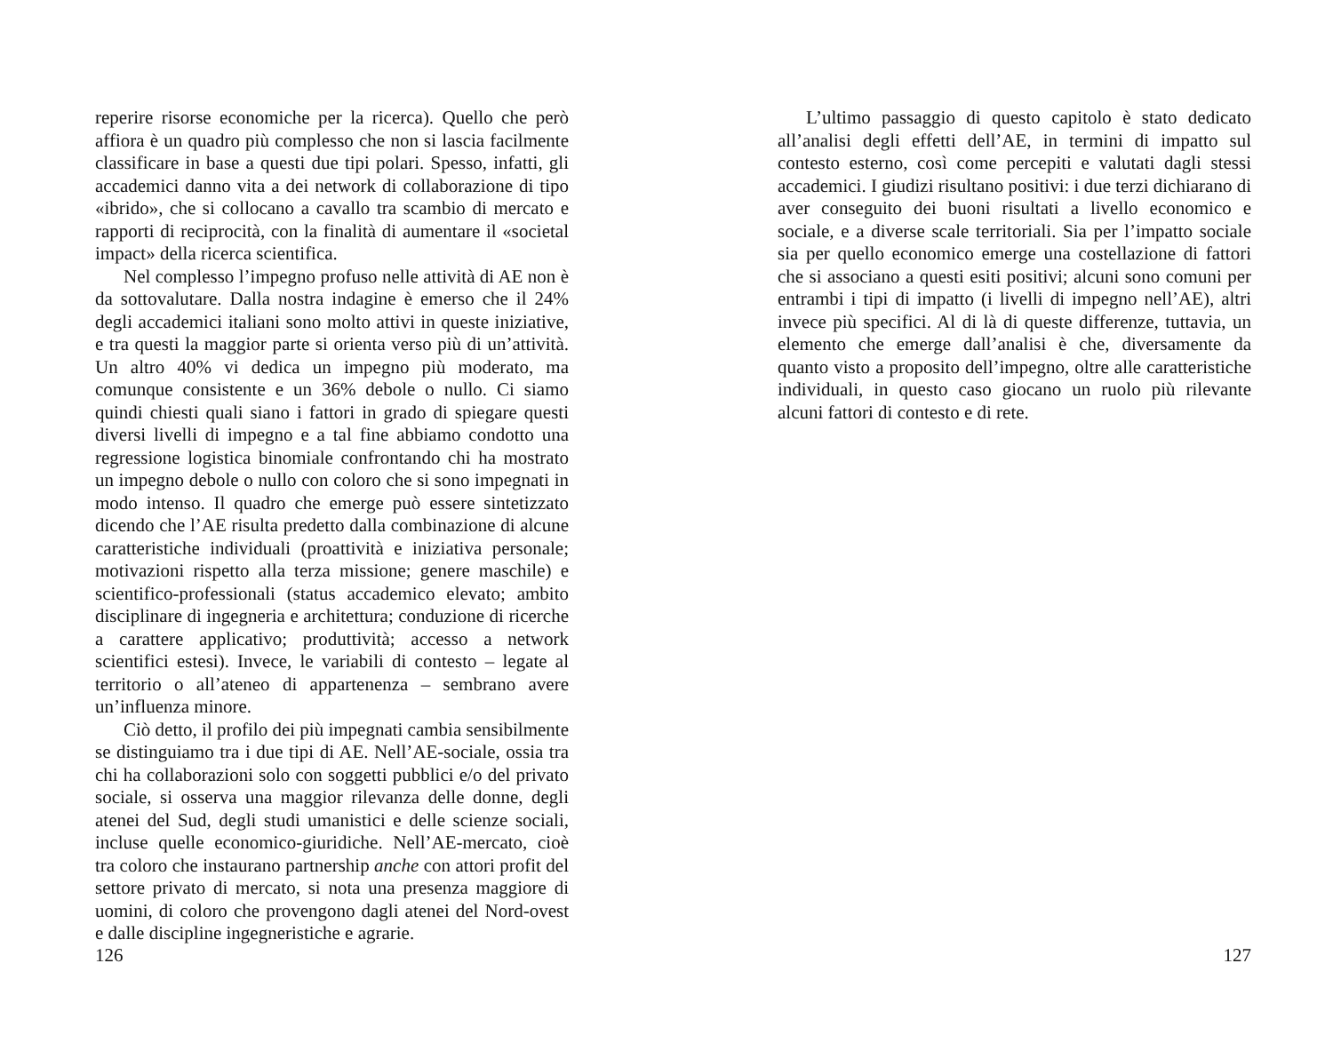reperire risorse economiche per la ricerca). Quello che però affiora è un quadro più complesso che non si lascia facilmente classificare in base a questi due tipi polari. Spesso, infatti, gli accademici danno vita a dei network di collaborazione di tipo «ibrido», che si collocano a cavallo tra scambio di mercato e rapporti di reciprocità, con la finalità di aumentare il «societal impact» della ricerca scientifica.
Nel complesso l’impegno profuso nelle attività di AE non è da sottovalutare. Dalla nostra indagine è emerso che il 24% degli accademici italiani sono molto attivi in queste iniziative, e tra questi la maggior parte si orienta verso più di un’attività. Un altro 40% vi dedica un impegno più moderato, ma comunque consistente e un 36% debole o nullo. Ci siamo quindi chiesti quali siano i fattori in grado di spiegare questi diversi livelli di impegno e a tal fine abbiamo condotto una regressione logistica binomiale confrontando chi ha mostrato un impegno debole o nullo con coloro che si sono impegnati in modo intenso. Il quadro che emerge può essere sintetizzato dicendo che l’AE risulta predetto dalla combinazione di alcune caratteristiche individuali (proattività e iniziativa personale; motivazioni rispetto alla terza missione; genere maschile) e scientifico-professionali (status accademico elevato; ambito disciplinare di ingegneria e architettura; conduzione di ricerche a carattere applicativo; produttività; accesso a network scientifici estesi). Invece, le variabili di contesto – legate al territorio o all’ateneo di appartenenza – sembrano avere un’influenza minore.
Ciò detto, il profilo dei più impegnati cambia sensibilmente se distinguiamo tra i due tipi di AE. Nell’AE-sociale, ossia tra chi ha collaborazioni solo con soggetti pubblici e/o del privato sociale, si osserva una maggior rilevanza delle donne, degli atenei del Sud, degli studi umanistici e delle scienze sociali, incluse quelle economico-giuridiche. Nell’AE-mercato, cioè tra coloro che instaurano partnership anche con attori profit del settore privato di mercato, si nota una presenza maggiore di uomini, di coloro che provengono dagli atenei del Nord-ovest e dalle discipline ingegneristiche e agrarie.
126
L’ultimo passaggio di questo capitolo è stato dedicato all’analisi degli effetti dell’AE, in termini di impatto sul contesto esterno, così come percepiti e valutati dagli stessi accademici. I giudizi risultano positivi: i due terzi dichiarano di aver conseguito dei buoni risultati a livello economico e sociale, e a diverse scale territoriali. Sia per l’impatto sociale sia per quello economico emerge una costellazione di fattori che si associano a questi esiti positivi; alcuni sono comuni per entrambi i tipi di impatto (i livelli di impegno nell’AE), altri invece più specifici. Al di là di queste differenze, tuttavia, un elemento che emerge dall’analisi è che, diversamente da quanto visto a proposito dell’impegno, oltre alle caratteristiche individuali, in questo caso giocano un ruolo più rilevante alcuni fattori di contesto e di rete.
127